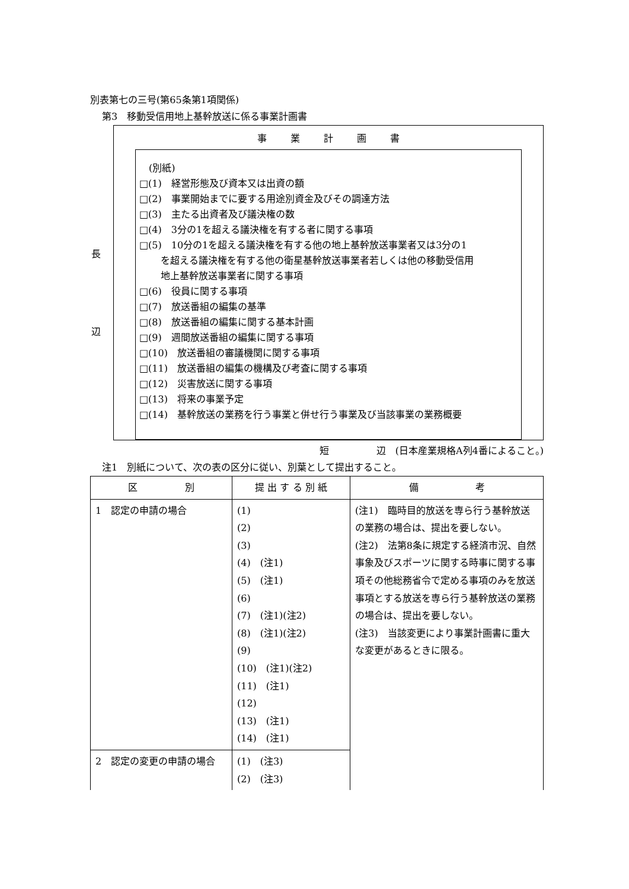別表第七の三号(第65条第1項関係)
第3　移動受信用地上基幹放送に係る事業計画書
長
辺
事業計画書
　(別紙)
□(1)　経営形態及び資本又は出資の額
□(2)　事業開始までに要する用途別資金及びその調達方法
□(3)　主たる出資者及び議決権の数
□(4)　3分の1を超える議決権を有する者に関する事項
□(5)　10分の1を超える議決権を有する他の地上基幹放送事業者又は3分の1
を超える議決権を有する他の衛星基幹放送事業者若しくは他の移動受信用
地上基幹放送事業者に関する事項
□(6)　役員に関する事項
□(7)　放送番組の編集の基準
□(8)　放送番組の編集に関する基本計画
□(9)　週間放送番組の編集に関する事項
□(10)　放送番組の審議機関に関する事項
□(11)　放送番組の編集の機構及び考査に関する事項
□(12)　災害放送に関する事項
□(13)　将来の事業予定
□(14)　基幹放送の業務を行う事業と併せ行う事業及び当該事業の業務概要
短　　　　　辺　(日本産業規格A列4番によること。)
注1　別紙について、次の表の区分に従い、別葉として提出すること。
| 区 別 | 提 出 す る 別 紙 | 備 考 |
| --- | --- | --- |
| 1 認定の申請の場合 | (1) (2) (3) (4) (注1) (5) (注1) (6) (7) (注1)(注2) (8) (注1)(注2) (9) (10) (注1)(注2) (11) (注1) (12) (13) (注1) (14) (注1) | (注1) 臨時目的放送を専ら行う基幹放送の業務の場合は、提出を要しない。 (注2) 法第8条に規定する経済市況、自然事象及びスポーツに関する時事に関する事項その他総務省令で定める事項のみを放送事項とする放送を専ら行う基幹放送の業務の場合は、提出を要しない。 (注3) 当該変更により事業計画書に重大な変更があるときに限る。 |
| 2 認定の変更の申請の場合 | (1) (注3) (2) (注3) | |